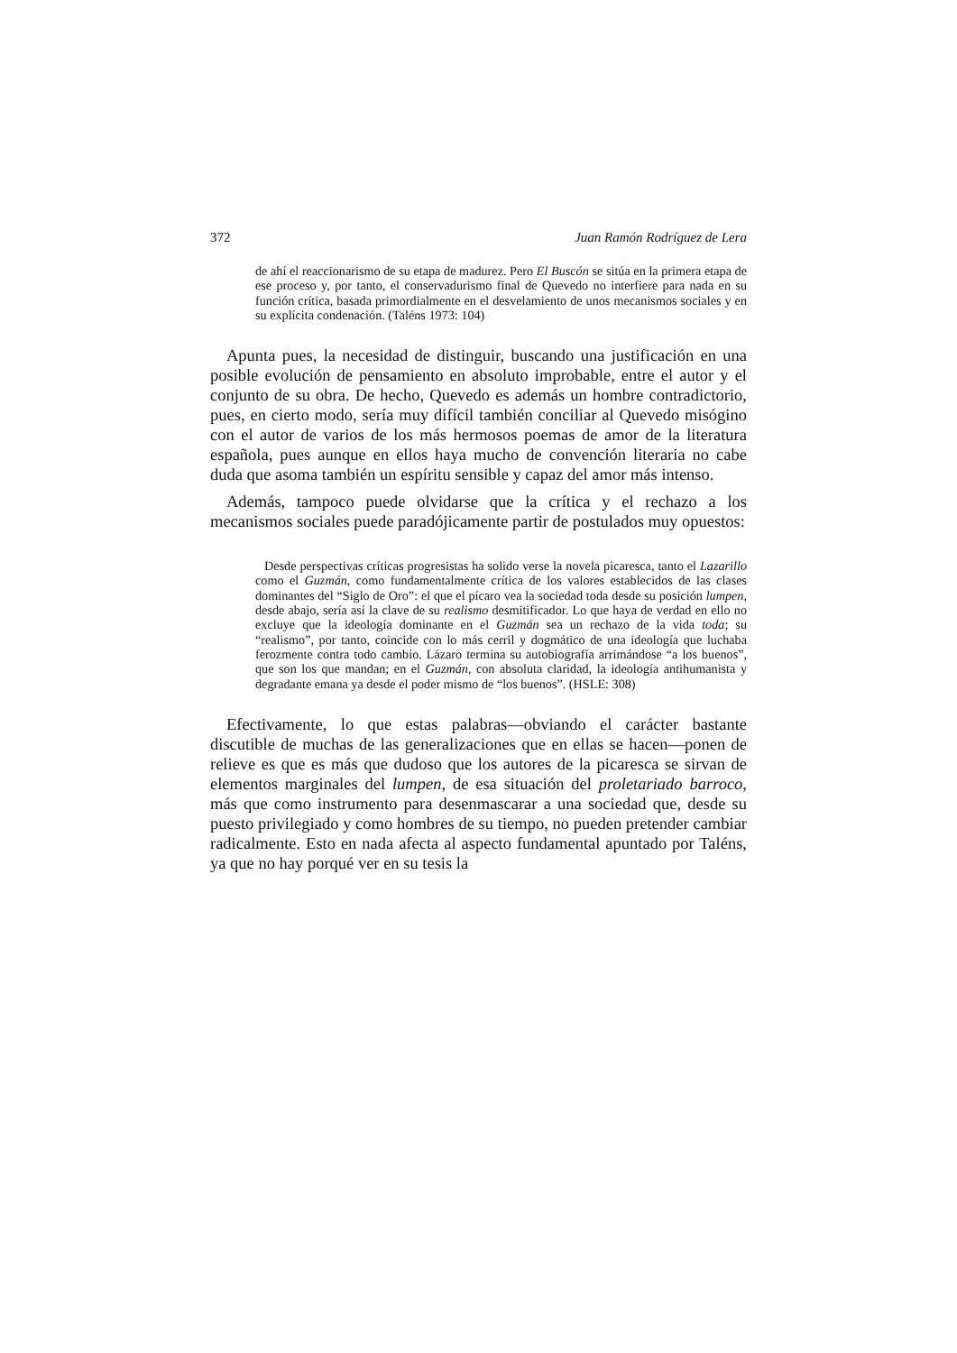372 Juan Ramón Rodríguez de Lera
de ahí el reaccionarismo de su etapa de madurez. Pero El Buscón se sitúa en la primera etapa de ese proceso y, por tanto, el conservadurismo final de Quevedo no interfiere para nada en su función crítica, basada primordialmente en el desvelamiento de unos mecanismos sociales y en su explícita condenación. (Taléns 1973: 104)
Apunta pues, la necesidad de distinguir, buscando una justificación en una posible evolución de pensamiento en absoluto improbable, entre el autor y el conjunto de su obra. De hecho, Quevedo es además un hombre contradictorio, pues, en cierto modo, sería muy difícil también conciliar al Quevedo misógino con el autor de varios de los más hermosos poemas de amor de la literatura española, pues aunque en ellos haya mucho de convención literaria no cabe duda que asoma también un espíritu sensible y capaz del amor más intenso.
Además, tampoco puede olvidarse que la crítica y el rechazo a los mecanismos sociales puede paradójicamente partir de postulados muy opuestos:
Desde perspectivas críticas progresistas ha solido verse la novela picaresca, tanto el Lazarillo como el Guzmán, como fundamentalmente crítica de los valores establecidos de las clases dominantes del “Siglo de Oro”: el que el pícaro vea la sociedad toda desde su posición lumpen, desde abajo, sería así la clave de su realismo desmitificador. Lo que haya de verdad en ello no excluye que la ideología dominante en el Guzmán sea un rechazo de la vida toda; su “realismo”, por tanto, coincide con lo más cerril y dogmático de una ideología que luchaba ferozmente contra todo cambio. Lázaro termina su autobiografía arrimándose “a los buenos”, que son los que mandan; en el Guzmán, con absoluta claridad, la ideología antihumanista y degradante emana ya desde el poder mismo de “los buenos”. (HSLE: 308)
Efectivamente, lo que estas palabras—obviando el carácter bastante discutible de muchas de las generalizaciones que en ellas se hacen—ponen de relieve es que es más que dudoso que los autores de la picaresca se sirvan de elementos marginales del lumpen, de esa situación del proletariado barroco, más que como instrumento para desenmascarar a una sociedad que, desde su puesto privilegiado y como hombres de su tiempo, no pueden pretender cambiar radicalmente. Esto en nada afecta al aspecto fundamental apuntado por Taléns, ya que no hay porqué ver en su tesis la